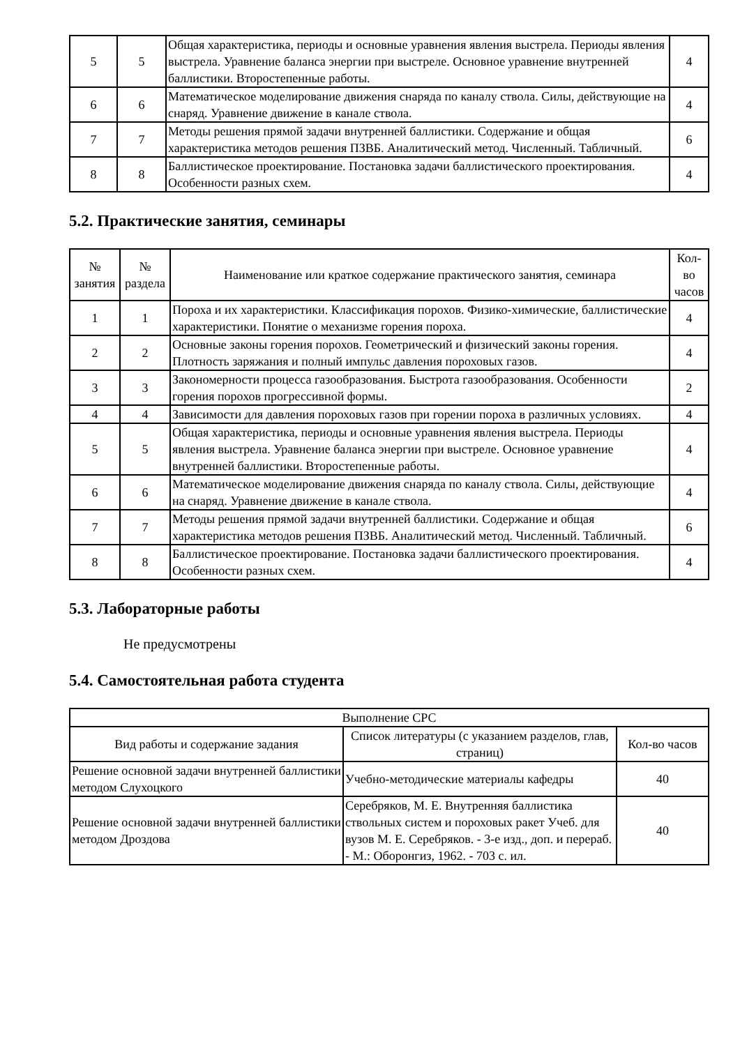| 5 | 5 | Общая характеристика, периоды и основные уравнения явления выстрела. Периоды явления выстрела. Уравнение баланса энергии при выстреле. Основное уравнение внутренней баллистики. Второстепенные работы. | 4 |
| 6 | 6 | Математическое моделирование движения снаряда по каналу ствола. Силы, действующие на снаряд. Уравнение движение в канале ствола. | 4 |
| 7 | 7 | Методы решения прямой задачи внутренней баллистики. Содержание и общая характеристика методов решения ПЗВБ. Аналитический метод. Численный. Табличный. | 6 |
| 8 | 8 | Баллистическое проектирование. Постановка задачи баллистического проектирования. Особенности разных схем. | 4 |
5.2. Практические занятия, семинары
| № занятия | № раздела | Наименование или краткое содержание практического занятия, семинара | Кол-во часов |
| --- | --- | --- | --- |
| 1 | 1 | Пороха и их характеристики. Классификация порохов. Физико-химические, баллистические характеристики. Понятие о механизме горения пороха. | 4 |
| 2 | 2 | Основные законы горения порохов. Геометрический и физический законы горения. Плотность заряжания и полный импульс давления пороховых газов. | 4 |
| 3 | 3 | Закономерности процесса газообразования. Быстрота газообразования. Особенности горения порохов прогрессивной формы. | 2 |
| 4 | 4 | Зависимости для давления пороховых газов при горении пороха в различных условиях. | 4 |
| 5 | 5 | Общая характеристика, периоды и основные уравнения явления выстрела. Периоды явления выстрела. Уравнение баланса энергии при выстреле. Основное уравнение внутренней баллистики. Второстепенные работы. | 4 |
| 6 | 6 | Математическое моделирование движения снаряда по каналу ствола. Силы, действующие на снаряд. Уравнение движение в канале ствола. | 4 |
| 7 | 7 | Методы решения прямой задачи внутренней баллистики. Содержание и общая характеристика методов решения ПЗВБ. Аналитический метод. Численный. Табличный. | 6 |
| 8 | 8 | Баллистическое проектирование. Постановка задачи баллистического проектирования. Особенности разных схем. | 4 |
5.3. Лабораторные работы
Не предусмотрены
5.4. Самостоятельная работа студента
| Выполнение СРС | | |
| --- | --- | --- |
| Вид работы и содержание задания | Список литературы (с указанием разделов, глав, страниц) | Кол-во часов |
| Решение основной задачи внутренней баллистики методом Слухоцкого | Учебно-методические материалы кафедры | 40 |
| Решение основной задачи внутренней баллистики методом Дроздова | Серебряков, М. Е. Внутренняя баллистика ствольных систем и пороховых ракет Учеб. для вузов М. Е. Серебряков. - 3-е изд., доп. и перераб. - М.: Оборонгиз, 1962. - 703 с. ил. | 40 |